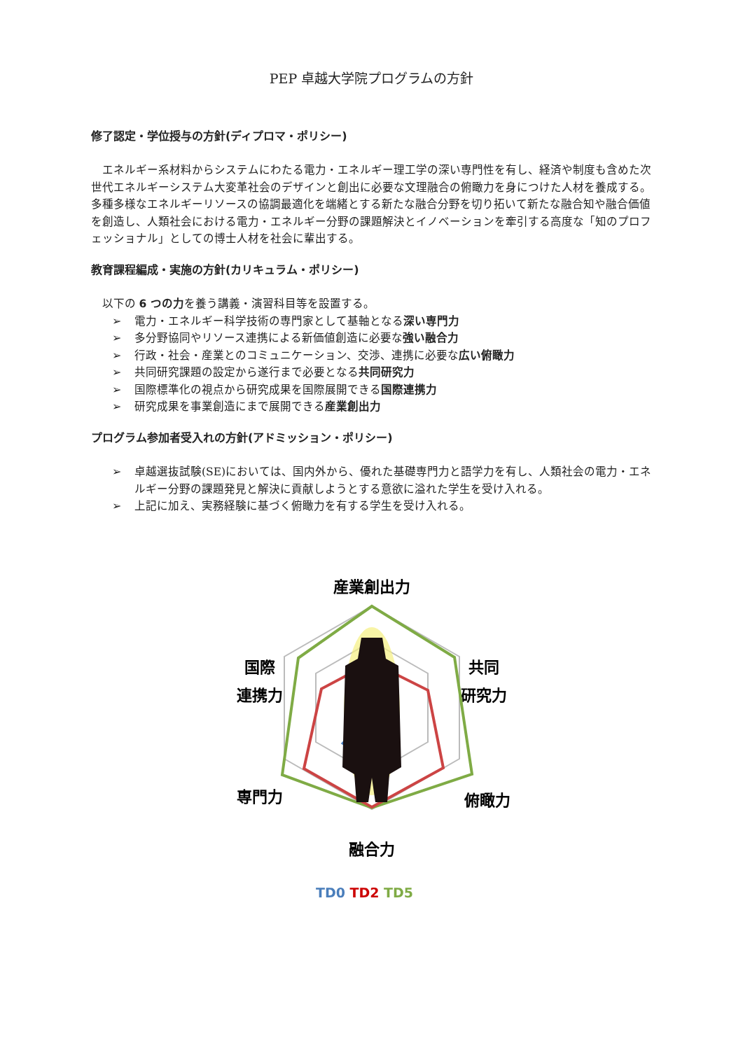PEP 卓越大学院プログラムの方針
修了認定・学位授与の方針(ディプロマ・ポリシー)
エネルギー系材料からシステムにわたる電力・エネルギー理工学の深い専門性を有し、経済や制度も含めた次世代エネルギーシステム大変革社会のデザインと創出に必要な文理融合の俯瞰力を身につけた人材を養成する。多種多様なエネルギーリソースの協調最適化を端緒とする新たな融合分野を切り拓いて新たな融合知や融合価値を創造し、人類社会における電力・エネルギー分野の課題解決とイノベーションを牽引する高度な「知のプロフェッショナル」としての博士人材を社会に輩出する。
教育課程編成・実施の方針(カリキュラム・ポリシー)
以下の 6 つの力を養う講義・演習科目等を設置する。
➢ 電力・エネルギー科学技術の専門家として基軸となる深い専門力
➢ 多分野協同やリソース連携による新価値創造に必要な強い融合力
➢ 行政・社会・産業とのコミュニケーション、交渉、連携に必要な広い俯瞰力
➢ 共同研究課題の設定から遂行まで必要となる共同研究力
➢ 国際標準化の視点から研究成果を国際展開できる国際連携力
➢ 研究成果を事業創造にまで展開できる産業創出力
プログラム参加者受入れの方針(アドミッション・ポリシー)
➢ 卓越選抜試験(SE)においては、国内外から、優れた基礎専門力と語学力を有し、人類社会の電力・エネルギー分野の課題発見と解決に貢献しようとする意欲に溢れた学生を受け入れる。
➢ 上記に加え、実務経験に基づく俯瞰力を有する学生を受け入れる。
産業創出力
国際
連携力
共同
研究力
専門力
俯瞰力
融合力
TD0 TD2 TD5